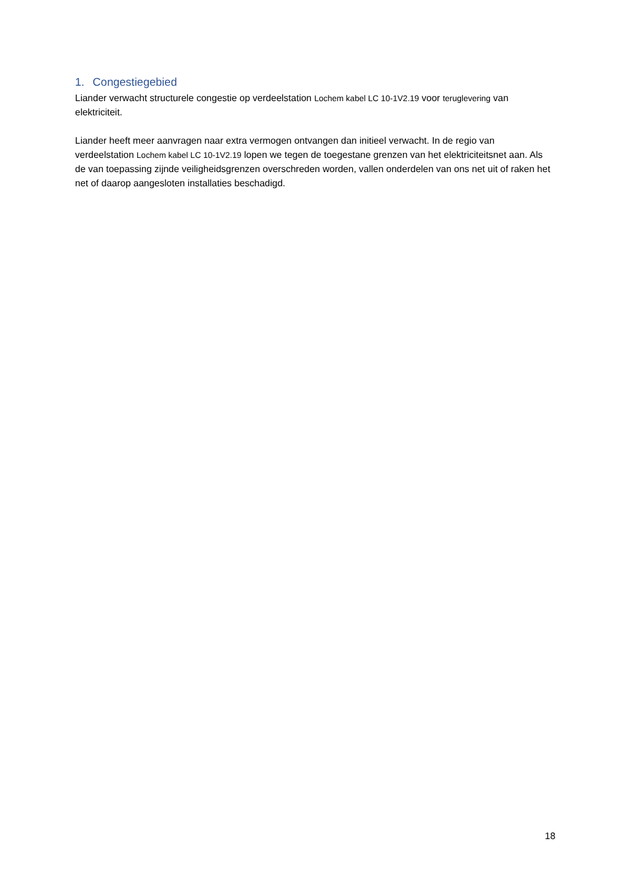1. Congestiegebied
Liander verwacht structurele congestie op verdeelstation Lochem kabel LC 10-1V2.19 voor teruglevering van elektriciteit.
Liander heeft meer aanvragen naar extra vermogen ontvangen dan initieel verwacht. In de regio van verdeelstation Lochem kabel LC 10-1V2.19 lopen we tegen de toegestane grenzen van het elektriciteitsnet aan. Als de van toepassing zijnde veiligheidsgrenzen overschreden worden, vallen onderdelen van ons net uit of raken het net of daarop aangesloten installaties beschadigd.
18